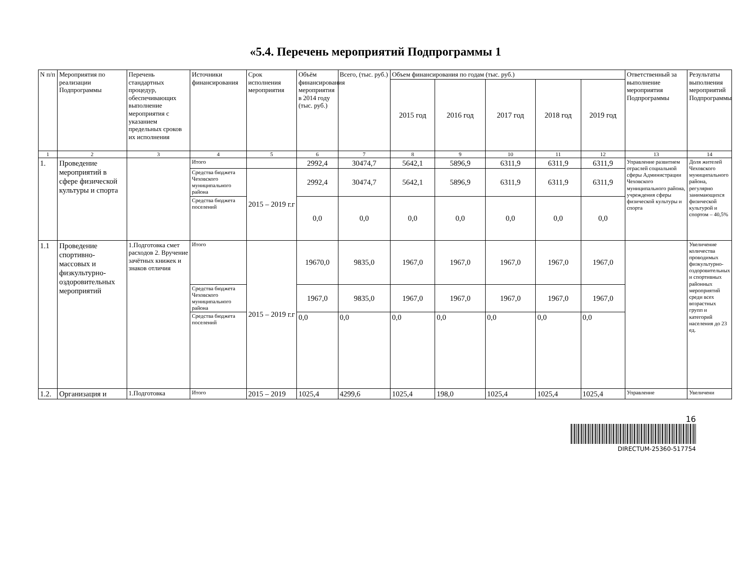«5.4. Перечень мероприятий Подпрограммы 1
| N п/п | Мероприятия по реализации Подпрограммы | Перечень стандартных процедур, обеспечивающих выполнение мероприятия с указанием предельных сроков их исполнения | Источники финансирования | Срок исполнения мероприятия | Объём финансирования мероприятия в 2014 году (тыс. руб.) | Всего, (тыс. руб.) | Объем финансирования по годам (тыс. руб.) | | | | | Ответственный за выполнение мероприятия Подпрограммы | Результаты выполнения мероприятий Подпрограммы |
| --- | --- | --- | --- | --- | --- | --- | --- | --- | --- | --- | --- | --- | --- |
| | | | | | | | 2015 год | 2016 год | 2017 год | 2018 год | 2019 год | | |
| 1 | 2 | 3 | 4 | 5 | 6 | 7 | 8 | 9 | 10 | 11 | 12 | 13 | 14 |
| 1. | Проведение мероприятий в сфере физической культуры и спорта | | Итого | | 2992,4 | 30474,7 | 5642,1 | 5896,9 | 6311,9 | 6311,9 | 6311,9 | Управление развитием отраслей социальной сферы Администрации Чеховского муниципального района, учреждения сферы физической культуры и спорта | Доля жителей Чеховского муниципального района, регулярно занимающихся физической культурой и спортом – 40,5% |
| | | | Средства бюджета Чеховского муниципального района | 2015 – 2019 г.г | 2992,4 | 30474,7 | 5642,1 | 5896,9 | 6311,9 | 6311,9 | 6311,9 | | |
| | | | Средства бюджета поселений | | 0,0 | 0,0 | 0,0 | 0,0 | 0,0 | 0,0 | 0,0 | | |
| 1.1 | Проведение спортивно-массовых и физкультурно-оздоровительных мероприятий | 1.Подготовка смет расходов 2. Вручение зачётных книжек и знаков отличия | Итого | 2015 – 2019 г.г | 19670,0 | 9835,0 | 1967,0 | 1967,0 | 1967,0 | 1967,0 | 1967,0 | | Увеличение количества проводимых физкультурно-оздоровительных и спортивных районных мероприятий среди всех возрастных групп и категорий населения до 23 ед. |
| | | | Средства бюджета Чеховского муниципального района | | 1967,0 | 9835,0 | 1967,0 | 1967,0 | 1967,0 | 1967,0 | 1967,0 | | |
| | | | Средства бюджета поселений | | 0,0 | 0,0 | 0,0 | 0,0 | 0,0 | 0,0 | 0,0 | | |
| 1.2. | Организация и | 1.Подготовка | Итого | 2015 – 2019 | 1025,4 | 4299,6 | 1025,4 | 198,0 | 1025,4 | 1025,4 | 1025,4 | Управление | Увеличени |
16
DIRECTUM-25360-517754